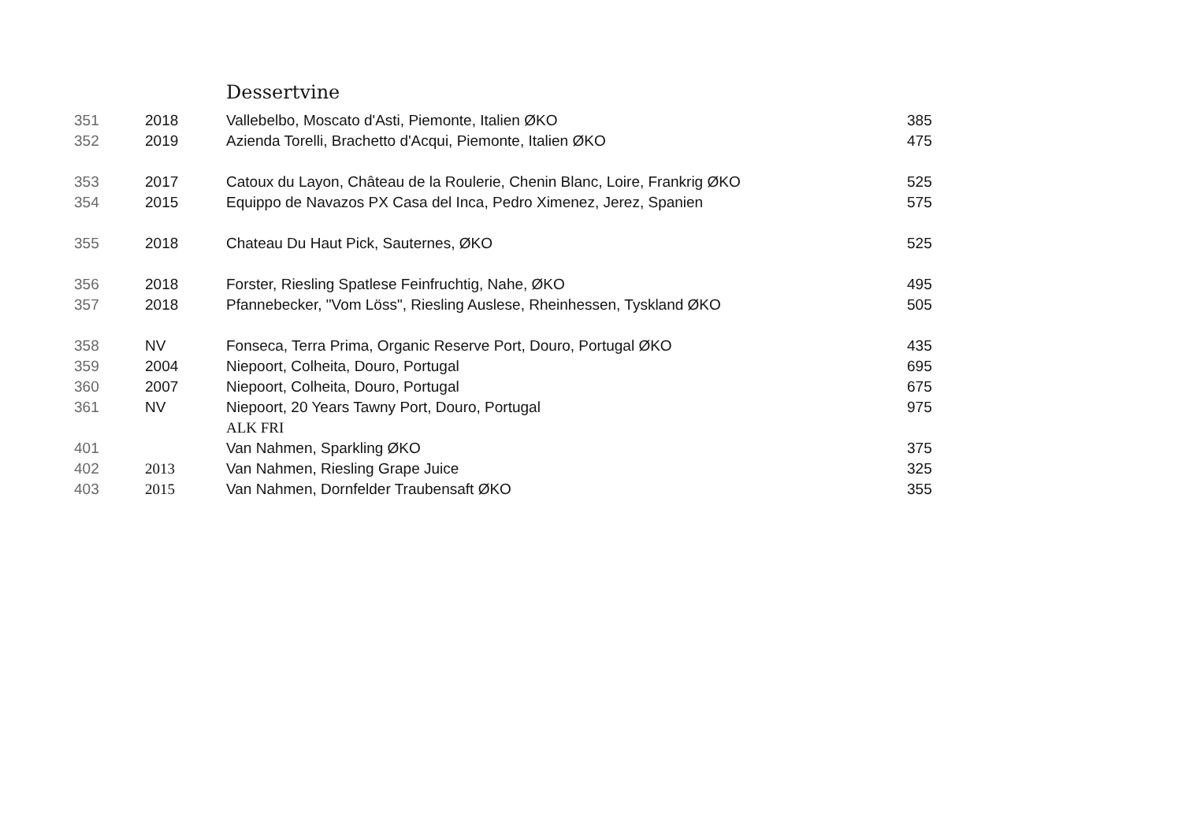Dessertvine
| 351 | 2018 | Vallebelbo, Moscato d'Asti, Piemonte, Italien ØKO | 385 |
| 352 | 2019 | Azienda Torelli, Brachetto d'Acqui, Piemonte, Italien ØKO | 475 |
| 353 | 2017 | Catoux du Layon, Château de la Roulerie, Chenin Blanc, Loire, Frankrig ØKO | 525 |
| 354 | 2015 | Equippo de Navazos PX Casa del Inca, Pedro Ximenez, Jerez, Spanien | 575 |
| 355 | 2018 | Chateau Du Haut Pick, Sauternes, ØKO | 525 |
| 356 | 2018 | Forster, Riesling Spatlese Feinfruchtig, Nahe, ØKO | 495 |
| 357 | 2018 | Pfannebecker, "Vom Löss", Riesling Auslese, Rheinhessen, Tyskland ØKO | 505 |
| 358 | NV | Fonseca, Terra Prima, Organic Reserve Port, Douro, Portugal ØKO | 435 |
| 359 | 2004 | Niepoort, Colheita, Douro, Portugal | 695 |
| 360 | 2007 | Niepoort, Colheita, Douro, Portugal | 675 |
| 361 | NV | Niepoort, 20 Years Tawny Port, Douro, Portugal | 975 |
| | | ALK FRI | |
| 401 | | Van Nahmen, Sparkling ØKO | 375 |
| 402 | 2013 | Van Nahmen, Riesling Grape Juice | 325 |
| 403 | 2015 | Van Nahmen, Dornfelder Traubensaft ØKO | 355 |